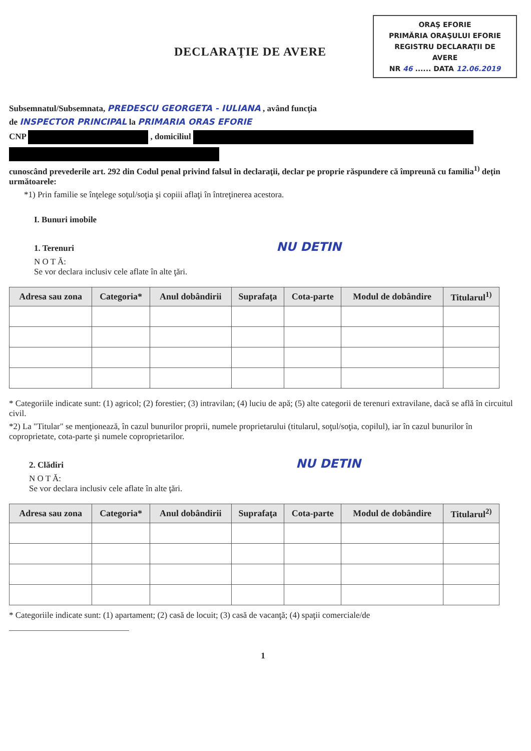DECLARAŢIE DE AVERE
ORAŞ EFORIE
PRIMĂRIA ORAŞULUI EFORIE
REGISTRU DECLARAŢII DE AVERE
NR 46 ...... DATA 12.06.2019
Subsemnatul/Subsemnata, PREDESCU GEORGETA - IULIANA , având funcţia
de INSPECTOR PRINCIPAL la PRIMARIA ORAS EFORIE
CNP , domiciliul
cunoscând prevederile art. 292 din Codul penal privind falsul în declaraţii, declar pe proprie răspundere că împreună cu familia<sup>1)</sup> deţin următoarele:
*1) Prin familie se înţelege soţul/soţia şi copiii aflaţi în întreţinerea acestora.
I. Bunuri imobile
1. Terenuri NU DETIN
N O T Ă:
Se vor declara inclusiv cele aflate în alte ţări.
| Adresa sau zona | Categoria* | Anul dobândirii | Suprafaţa | Cota-parte | Modul de dobândire | Titularul<sup>1)</sup> |
| --- | --- | --- | --- | --- | --- | --- |
* Categoriile indicate sunt: (1) agricol; (2) forestier; (3) intravilan; (4) luciu de apă; (5) alte categorii de terenuri extravilane, dacă se află în circuitul civil.
*2) La "Titular" se menţionează, în cazul bunurilor proprii, numele proprietarului (titularul, soţul/soţia, copilul), iar în cazul bunurilor în coproprietate, cota-parte şi numele coproprietarilor.
2. Clădiri NU DETIN
N O T Ă:
Se vor declara inclusiv cele aflate în alte ţări.
| Adresa sau zona | Categoria* | Anul dobândirii | Suprafaţa | Cota-parte | Modul de dobândire | Titularul<sup>2)</sup> |
| --- | --- | --- | --- | --- | --- | --- |
* Categoriile indicate sunt: (1) apartament; (2) casă de locuit; (3) casă de vacanţă; (4) spaţii comerciale/de
1